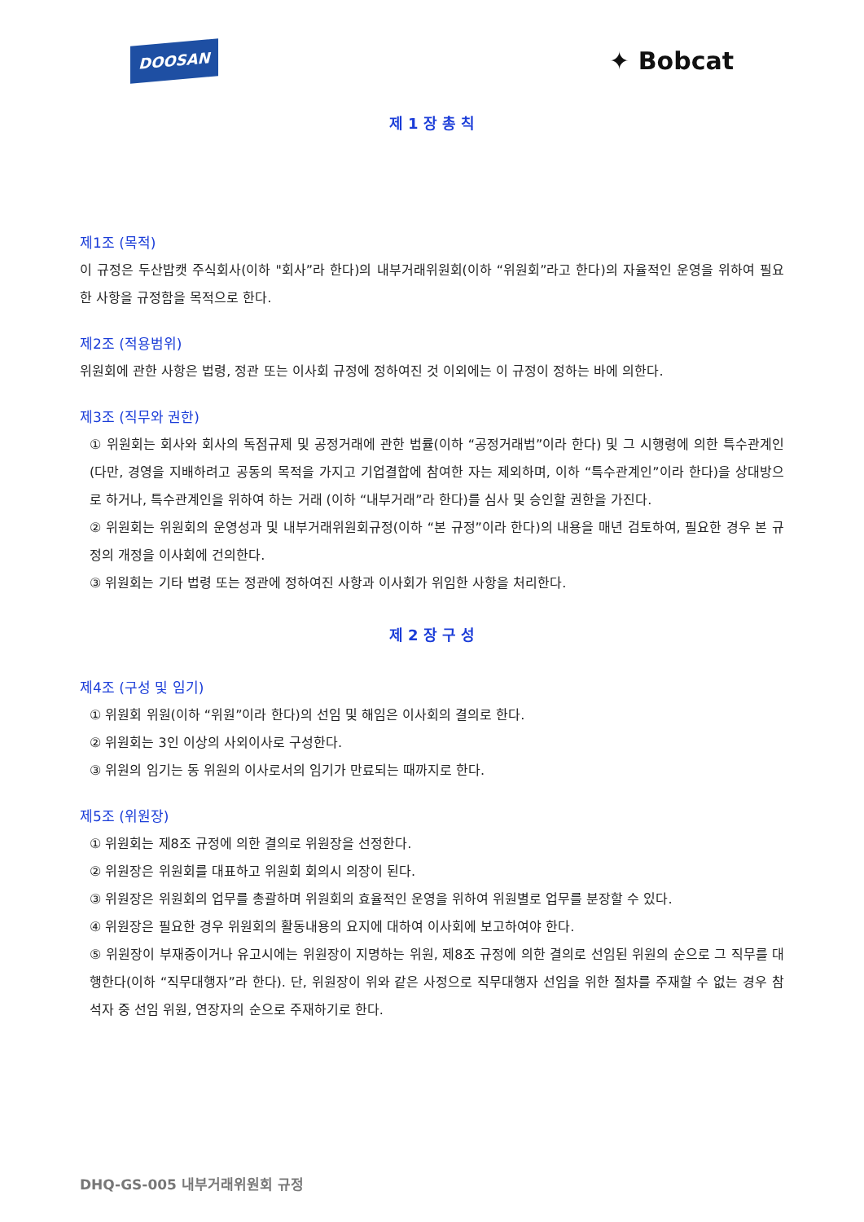DOOSAN ✦ Bobcat
제 1 장 총 칙
제1조 (목적)
이 규정은 두산밥캣 주식회사(이하 "회사”라 한다)의 내부거래위원회(이하 “위원회”라고 한다)의 자율적인 운영을 위하여 필요한 사항을 규정함을 목적으로 한다.
제2조 (적용범위)
위원회에 관한 사항은 법령, 정관 또는 이사회 규정에 정하여진 것 이외에는 이 규정이 정하는 바에 의한다.
제3조 (직무와 권한)
① 위원회는 회사와 회사의 독점규제 및 공정거래에 관한 법률(이하 “공정거래법”이라 한다) 및 그 시행령에 의한 특수관계인(다만, 경영을 지배하려고 공동의 목적을 가지고 기업결합에 참여한 자는 제외하며, 이하 “특수관계인”이라 한다)을 상대방으로 하거나, 특수관계인을 위하여 하는 거래 (이하 “내부거래”라 한다)를 심사 및 승인할 권한을 가진다.
② 위원회는 위원회의 운영성과 및 내부거래위원회규정(이하 “본 규정”이라 한다)의 내용을 매년 검토하여, 필요한 경우 본 규정의 개정을 이사회에 건의한다.
③ 위원회는 기타 법령 또는 정관에 정하여진 사항과 이사회가 위임한 사항을 처리한다.
제 2 장 구 성
제4조 (구성 및 임기)
① 위원회 위원(이하 “위원”이라 한다)의 선임 및 해임은 이사회의 결의로 한다.
② 위원회는 3인 이상의 사외이사로 구성한다.
③ 위원의 임기는 동 위원의 이사로서의 임기가 만료되는 때까지로 한다.
제5조 (위원장)
① 위원회는 제8조 규정에 의한 결의로 위원장을 선정한다.
② 위원장은 위원회를 대표하고 위원회 회의시 의장이 된다.
③ 위원장은 위원회의 업무를 총괄하며 위원회의 효율적인 운영을 위하여 위원별로 업무를 분장할 수 있다.
④ 위원장은 필요한 경우 위원회의 활동내용의 요지에 대하여 이사회에 보고하여야 한다.
⑤ 위원장이 부재중이거나 유고시에는 위원장이 지명하는 위원, 제8조 규정에 의한 결의로 선임된 위원의 순으로 그 직무를 대행한다(이하 “직무대행자”라 한다). 단, 위원장이 위와 같은 사정으로 직무대행자 선임을 위한 절차를 주재할 수 없는 경우 참석자 중 선임 위원, 연장자의 순으로 주재하기로 한다.
DHQ-GS-005 내부거래위원회 규정